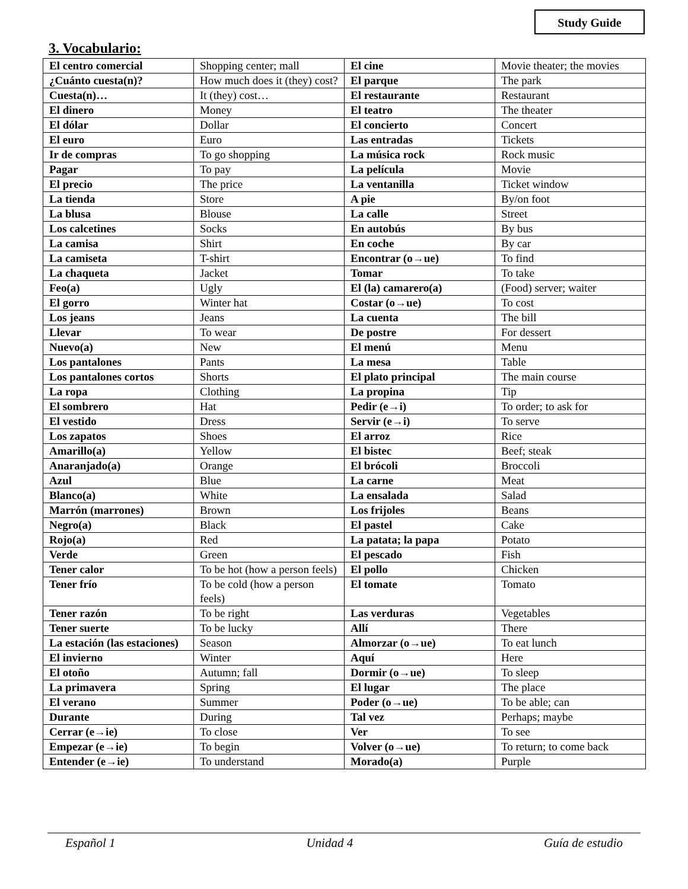Study Guide
3. Vocabulario:
| El centro comercial | Shopping center; mall | El cine | Movie theater; the movies |
| ¿Cuánto cuesta(n)? | How much does it (they) cost? | El parque | The park |
| Cuesta(n)… | It (they) cost… | El restaurante | Restaurant |
| El dinero | Money | El teatro | The theater |
| El dólar | Dollar | El concierto | Concert |
| El euro | Euro | Las entradas | Tickets |
| Ir de compras | To go shopping | La música rock | Rock music |
| Pagar | To pay | La película | Movie |
| El precio | The price | La ventanilla | Ticket window |
| La tienda | Store | A pie | By/on foot |
| La blusa | Blouse | La calle | Street |
| Los calcetines | Socks | En autobús | By bus |
| La camisa | Shirt | En coche | By car |
| La camiseta | T-shirt | Encontrar (o→ue) | To find |
| La chaqueta | Jacket | Tomar | To take |
| Feo(a) | Ugly | El (la) camarero(a) | (Food) server; waiter |
| El gorro | Winter hat | Costar (o→ue) | To cost |
| Los jeans | Jeans | La cuenta | The bill |
| Llevar | To wear | De postre | For dessert |
| Nuevo(a) | New | El menú | Menu |
| Los pantalones | Pants | La mesa | Table |
| Los pantalones cortos | Shorts | El plato principal | The main course |
| La ropa | Clothing | La propina | Tip |
| El sombrero | Hat | Pedir (e→i) | To order; to ask for |
| El vestido | Dress | Servir (e→i) | To serve |
| Los zapatos | Shoes | El arroz | Rice |
| Amarillo(a) | Yellow | El bistec | Beef; steak |
| Anaranjado(a) | Orange | El brócoli | Broccoli |
| Azul | Blue | La carne | Meat |
| Blanco(a) | White | La ensalada | Salad |
| Marrón (marrones) | Brown | Los frijoles | Beans |
| Negro(a) | Black | El pastel | Cake |
| Rojo(a) | Red | La patata; la papa | Potato |
| Verde | Green | El pescado | Fish |
| Tener calor | To be hot (how a person feels) | El pollo | Chicken |
| Tener frío | To be cold (how a person feels) | El tomate | Tomato |
| Tener razón | To be right | Las verduras | Vegetables |
| Tener suerte | To be lucky | Allí | There |
| La estación (las estaciones) | Season | Almorzar (o→ue) | To eat lunch |
| El invierno | Winter | Aquí | Here |
| El otoño | Autumn; fall | Dormir (o→ue) | To sleep |
| La primavera | Spring | El lugar | The place |
| El verano | Summer | Poder (o→ue) | To be able; can |
| Durante | During | Tal vez | Perhaps; maybe |
| Cerrar (e→ie) | To close | Ver | To see |
| Empezar (e→ie) | To begin | Volver (o→ue) | To return; to come back |
| Entender (e→ie) | To understand | Morado(a) | Purple |
Español 1 Unidad 4 Guía de estudio